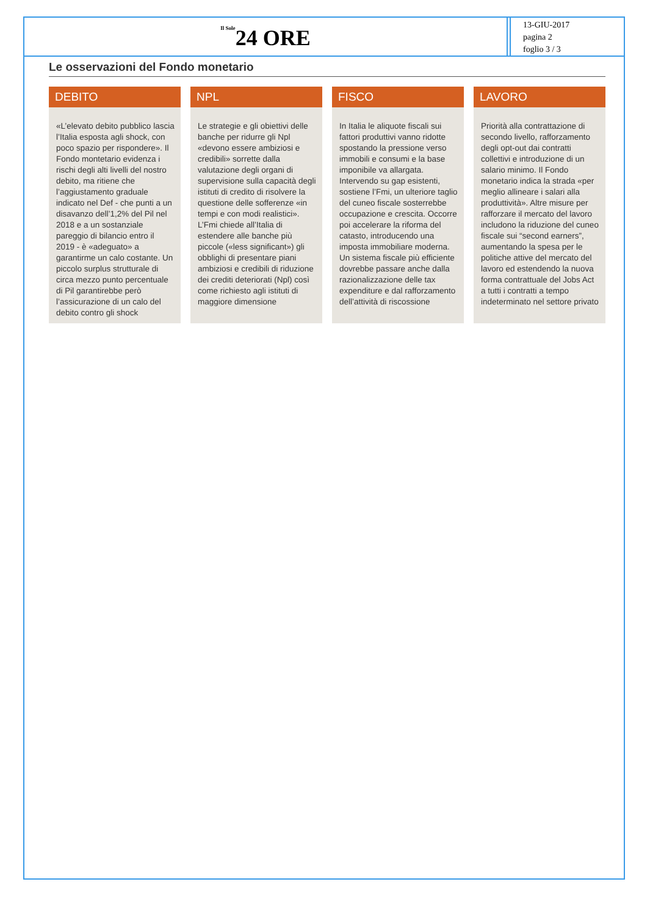Il Sole24 ORE
13-GIU-2017
pagina 2
foglio 3 / 3
Le osservazioni del Fondo monetario
DEBITO
«L’elevato debito pubblico lascia l’Italia esposta agli shock, con poco spazio per rispondere». Il Fondo montetario evidenza i rischi degli alti livelli del nostro debito, ma ritiene che l’aggiustamento graduale indicato nel Def - che punti a un disavanzo dell’1,2% del Pil nel 2018 e a un sostanziale pareggio di bilancio entro il 2019 - è «adeguato» a garantirme un calo costante. Un piccolo surplus strutturale di circa mezzo punto percentuale di Pil garantirebbe però l’assicurazione di un calo del debito contro gli shock
NPL
Le strategie e gli obiettivi delle banche per ridurre gli Npl «devono essere ambiziosi e credibili» sorrette dalla valutazione degli organi di supervisione sulla capacità degli istituti di credito di risolvere la questione delle sofferenze «in tempi e con modi realistici». L’Fmi chiede all’Italia di estendere alle banche più piccole («less significant») gli obblighi di presentare piani ambiziosi e credibili di riduzione dei crediti deteriorati (Npl) così come richiesto agli istituti di maggiore dimensione
FISCO
In Italia le aliquote fiscali sui fattori produttivi vanno ridotte spostando la pressione verso immobili e consumi e la base imponibile va allargata. Intervendo su gap esistenti, sostiene l’Fmi, un ulteriore taglio del cuneo fiscale sosterrebbe occupazione e crescita. Occorre poi accelerare la riforma del catasto, introducendo una imposta immobiliare moderna. Un sistema fiscale più efficiente dovrebbe passare anche dalla razionalizzazione delle tax expenditure e dal rafforzamento dell’attività di riscossione
LAVORO
Priorità alla contrattazione di secondo livello, rafforzamento degli opt-out dai contratti collettivi e introduzione di un salario minimo. Il Fondo monetario indica la strada «per meglio allineare i salari alla produttività». Altre misure per rafforzare il mercato del lavoro includono la riduzione del cuneo fiscale sui “second earners”, aumentando la spesa per le politiche attive del mercato del lavoro ed estendendo la nuova forma contrattuale del Jobs Act a tutti i contratti a tempo indeterminato nel settore privato